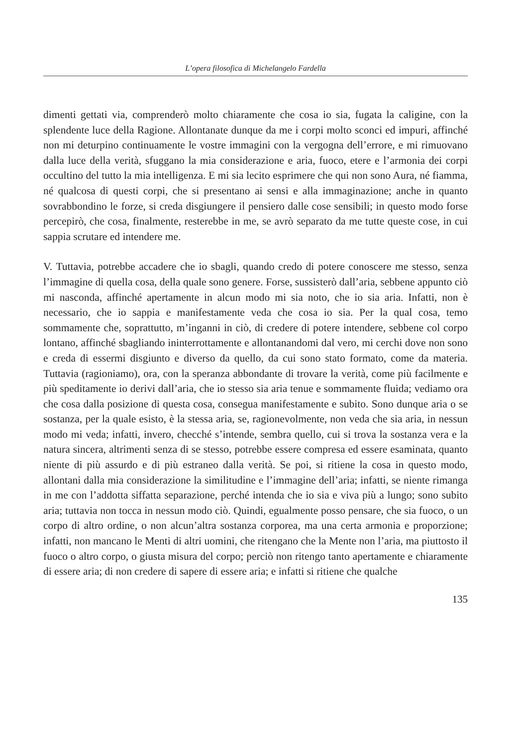L’opera filosofica di Michelangelo Fardella
dimenti gettati via, comprenderò molto chiaramente che cosa io sia, fugata la caligine, con la splendente luce della Ragione. Allontanate dunque da me i corpi molto sconci ed impuri, affinché non mi deturpino continuamente le vostre immagini con la vergogna dell’errore, e mi rimuovano dalla luce della verità, sfuggano la mia considerazione e aria, fuoco, etere e l’armonia dei corpi occultino del tutto la mia intelligenza. E mi sia lecito esprimere che qui non sono Aura, né fiamma, né qualcosa di questi corpi, che si presentano ai sensi e alla immaginazione; anche in quanto sovrabbondino le forze, si creda disgiungere il pensiero dalle cose sensibili; in questo modo forse percepirò, che cosa, finalmente, resterebbe in me, se avrò separato da me tutte queste cose, in cui sappia scrutare ed intendere me.
V. Tuttavia, potrebbe accadere che io sbagli, quando credo di potere conoscere me stesso, senza l’immagine di quella cosa, della quale sono genere. Forse, sussisterò dall’aria, sebbene appunto ciò mi nasconda, affinché apertamente in alcun modo mi sia noto, che io sia aria. Infatti, non è necessario, che io sappia e manifestamente veda che cosa io sia. Per la qual cosa, temo sommamente che, soprattutto, m’inganni in ciò, di credere di potere intendere, sebbene col corpo lontano, affinché sbagliando ininterrottamente e allontanandomi dal vero, mi cerchi dove non sono e creda di essermi disgiunto e diverso da quello, da cui sono stato formato, come da materia. Tuttavia (ragioniamo), ora, con la speranza abbondante di trovare la verità, come più facilmente e più speditamente io derivi dall’aria, che io stesso sia aria tenue e sommamente fluida; vediamo ora che cosa dalla posizione di questa cosa, consegua manifestamente e subito. Sono dunque aria o se sostanza, per la quale esisto, è la stessa aria, se, ragionevolmente, non veda che sia aria, in nessun modo mi veda; infatti, invero, checché s’intende, sembra quello, cui si trova la sostanza vera e la natura sincera, altrimenti senza di se stesso, potrebbe essere compresa ed essere esaminata, quanto niente di più assurdo e di più estraneo dalla verità. Se poi, si ritiene la cosa in questo modo, allontani dalla mia considerazione la similitudine e l’immagine dell’aria; infatti, se niente rimanga in me con l’addotta siffatta separazione, perché intenda che io sia e viva più a lungo; sono subito aria; tuttavia non tocca in nessun modo ciò. Quindi, egualmente posso pensare, che sia fuoco, o un corpo di altro ordine, o non alcun’altra sostanza corporea, ma una certa armonia e proporzione; infatti, non mancano le Menti di altri uomini, che ritengano che la Mente non l’aria, ma piuttosto il fuoco o altro corpo, o giusta misura del corpo; perciò non ritengo tanto apertamente e chiaramente di essere aria; di non credere di sapere di essere aria; e infatti si ritiene che qualche
135